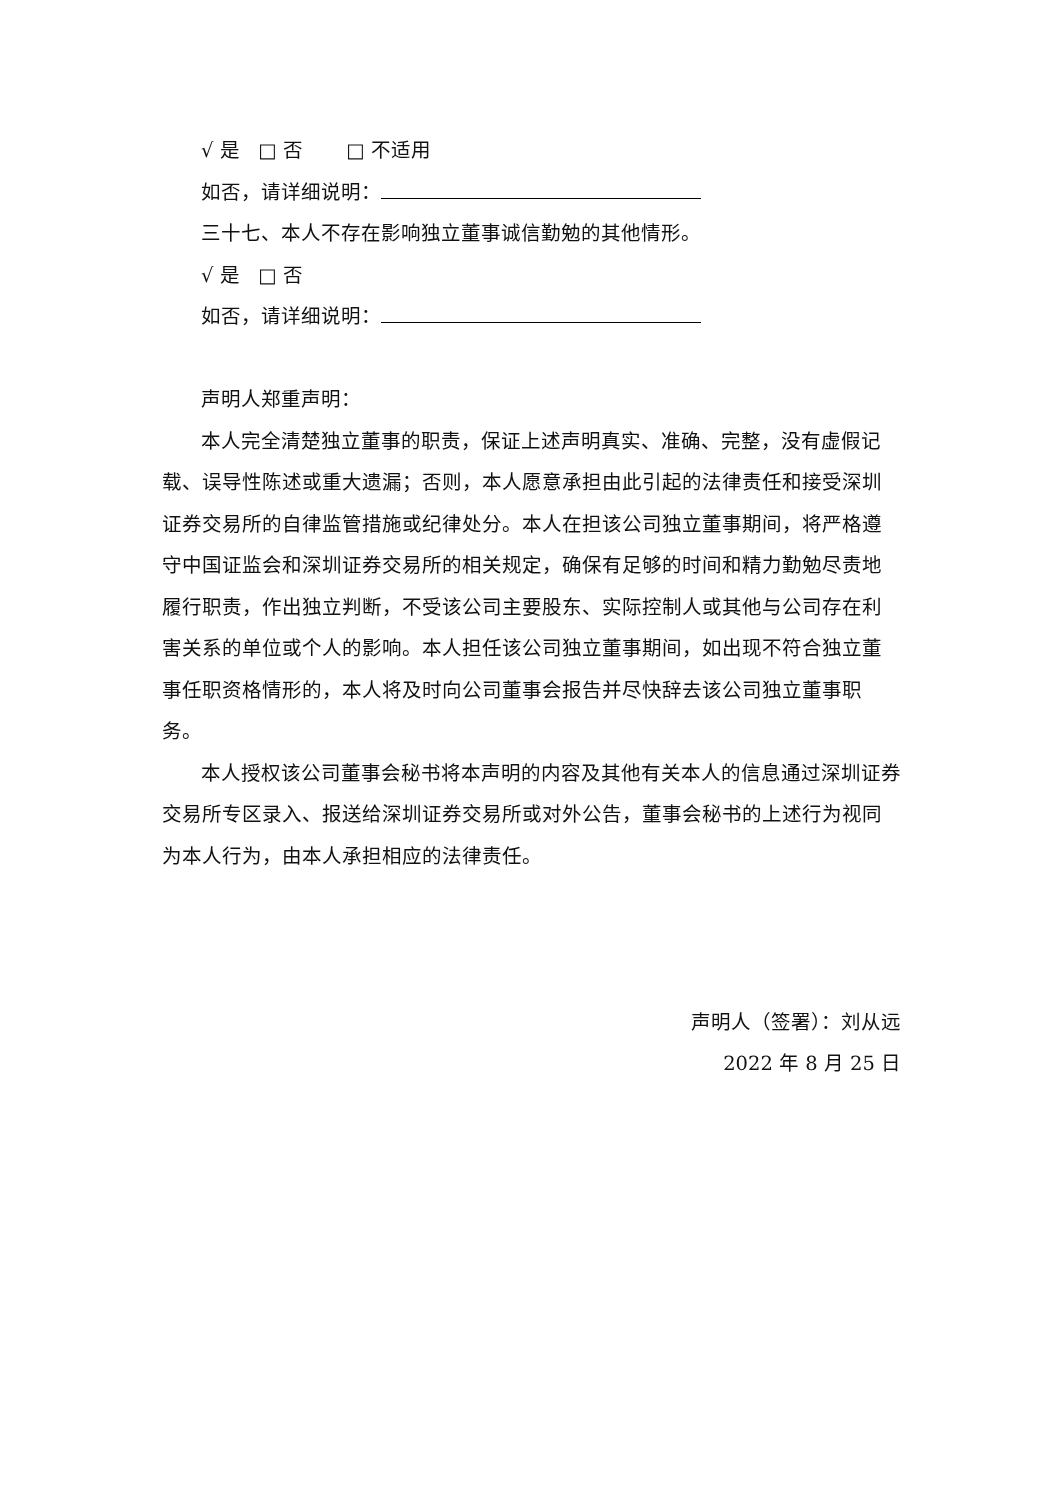√ 是 □ 否 □ 不适用
如否，请详细说明：
三十七、本人不存在影响独立董事诚信勤勉的其他情形。
√ 是 □ 否
如否，请详细说明：
声明人郑重声明：
本人完全清楚独立董事的职责，保证上述声明真实、准确、完整，没有虚假记载、误导性陈述或重大遗漏；否则，本人愿意承担由此引起的法律责任和接受深圳证券交易所的自律监管措施或纪律处分。本人在担该公司独立董事期间，将严格遵守中国证监会和深圳证券交易所的相关规定，确保有足够的时间和精力勤勉尽责地履行职责，作出独立判断，不受该公司主要股东、实际控制人或其他与公司存在利害关系的单位或个人的影响。本人担任该公司独立董事期间，如出现不符合独立董事任职资格情形的，本人将及时向公司董事会报告并尽快辞去该公司独立董事职务。
本人授权该公司董事会秘书将本声明的内容及其他有关本人的信息通过深圳证券交易所专区录入、报送给深圳证券交易所或对外公告，董事会秘书的上述行为视同为本人行为，由本人承担相应的法律责任。
声明人（签署）：刘从远
2022 年 8 月 25 日